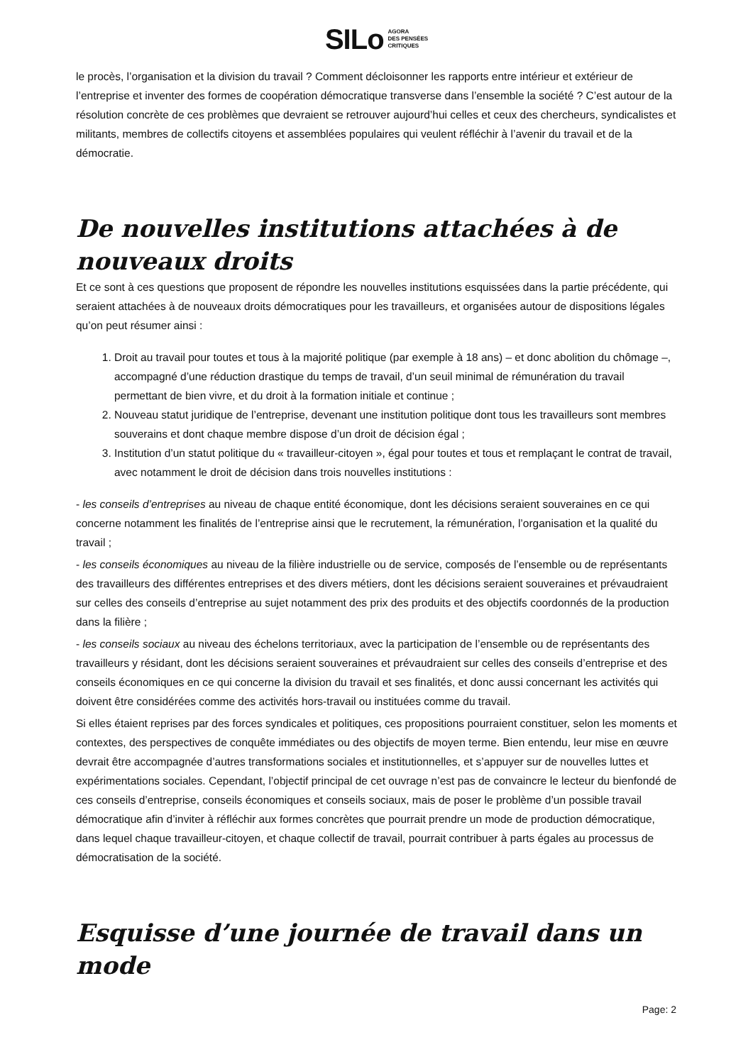SILo AGORA
DES PENSÉES
CRITIQUES
le procès, l’organisation et la division du travail ? Comment décloisonner les rapports entre intérieur et extérieur de l’entreprise et inventer des formes de coopération démocratique transverse dans l’ensemble la société ? C’est autour de la résolution concrète de ces problèmes que devraient se retrouver aujourd’hui celles et ceux des chercheurs, syndicalistes et militants, membres de collectifs citoyens et assemblées populaires qui veulent réfléchir à l’avenir du travail et de la démocratie.
De nouvelles institutions attachées à de nouveaux droits
Et ce sont à ces questions que proposent de répondre les nouvelles institutions esquissées dans la partie précédente, qui seraient attachées à de nouveaux droits démocratiques pour les travailleurs, et organisées autour de dispositions légales qu’on peut résumer ainsi :
1. Droit au travail pour toutes et tous à la majorité politique (par exemple à 18 ans) – et donc abolition du chômage –, accompagné d’une réduction drastique du temps de travail, d’un seuil minimal de rémunération du travail permettant de bien vivre, et du droit à la formation initiale et continue ;
2. Nouveau statut juridique de l’entreprise, devenant une institution politique dont tous les travailleurs sont membres souverains et dont chaque membre dispose d’un droit de décision égal ;
3. Institution d’un statut politique du « travailleur-citoyen », égal pour toutes et tous et remplaçant le contrat de travail, avec notamment le droit de décision dans trois nouvelles institutions :
- les conseils d’entreprises au niveau de chaque entité économique, dont les décisions seraient souveraines en ce qui concerne notamment les finalités de l’entreprise ainsi que le recrutement, la rémunération, l’organisation et la qualité du travail ;
- les conseils économiques au niveau de la filière industrielle ou de service, composés de l’ensemble ou de représentants des travailleurs des différentes entreprises et des divers métiers, dont les décisions seraient souveraines et prévaudraient sur celles des conseils d’entreprise au sujet notamment des prix des produits et des objectifs coordonnés de la production dans la filière ;
- les conseils sociaux au niveau des échelons territoriaux, avec la participation de l’ensemble ou de représentants des travailleurs y résidant, dont les décisions seraient souveraines et prévaudraient sur celles des conseils d’entreprise et des conseils économiques en ce qui concerne la division du travail et ses finalités, et donc aussi concernant les activités qui doivent être considérées comme des activités hors-travail ou instituées comme du travail.
Si elles étaient reprises par des forces syndicales et politiques, ces propositions pourraient constituer, selon les moments et contextes, des perspectives de conquête immédiates ou des objectifs de moyen terme. Bien entendu, leur mise en œuvre devrait être accompagnée d’autres transformations sociales et institutionnelles, et s’appuyer sur de nouvelles luttes et expérimentations sociales. Cependant, l’objectif principal de cet ouvrage n’est pas de convaincre le lecteur du bienfondé de ces conseils d’entreprise, conseils économiques et conseils sociaux, mais de poser le problème d’un possible travail démocratique afin d’inviter à réfléchir aux formes concrètes que pourrait prendre un mode de production démocratique, dans lequel chaque travailleur-citoyen, et chaque collectif de travail, pourrait contribuer à parts égales au processus de démocratisation de la société.
Esquisse d’une journée de travail dans un mode
Page: 2